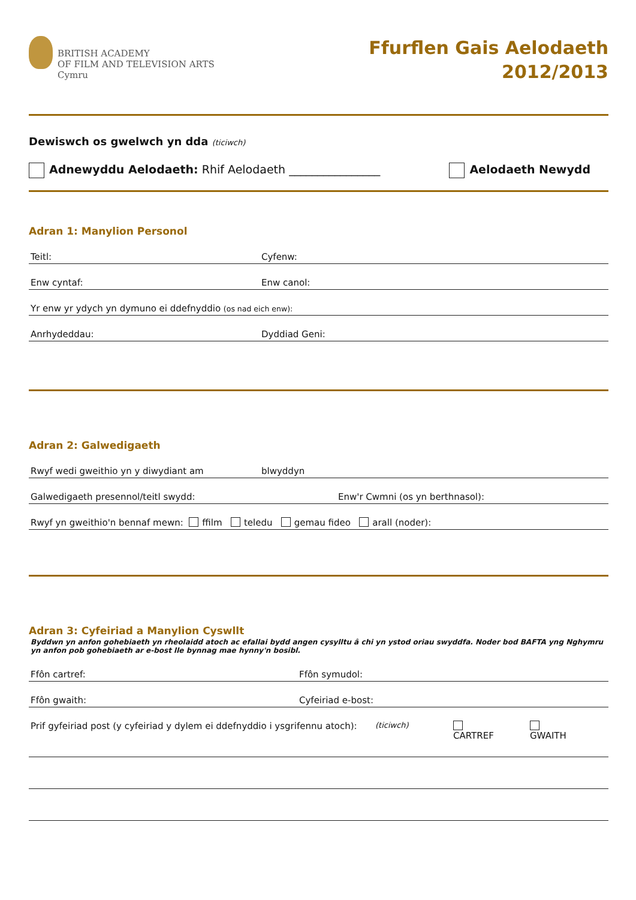BRITISH ACADEMY
OF FILM AND TELEVISION ARTS
Cymru
Ffurflen Gais Aelodaeth
2012/2013
Dewiswch os gwelwch yn dda (ticiwch)
Adnewyddu Aelodaeth: Rhif Aelodaeth ________________
Aelodaeth Newydd
Adran 1: Manylion Personol
Teitl: Cyfenw:
Enw cyntaf: Enw canol:
Yr enw yr ydych yn dymuno ei ddefnyddio (os nad eich enw):
Anrhydeddau: Dyddiad Geni:
Adran 2: Galwedigaeth
Rwyf wedi gweithio yn y diwydiant am blwyddyn
Galwedigaeth presennol/teitl swydd: Enw'r Cwmni (os yn berthnasol):
Rwyf yn gweithio'n bennaf mewn: ffilm teledu gemau fideo arall (noder):
Adran 3: Cyfeiriad a Manylion Cyswllt
Byddwn yn anfon gohebiaeth yn rheolaidd atoch ac efallai bydd angen cysylltu â chi yn ystod oriau swyddfa. Noder bod BAFTA yng Nghymru yn anfon pob gohebiaeth ar e-bost lle bynnag mae hynny'n bosibl.
Ffôn cartref: Ffôn symudol:
Ffôn gwaith: Cyfeiriad e-bost:
Prif gyfeiriad post (y cyfeiriad y dylem ei ddefnyddio i ysgrifennu atoch): (ticiwch) CARTREF GWAITH